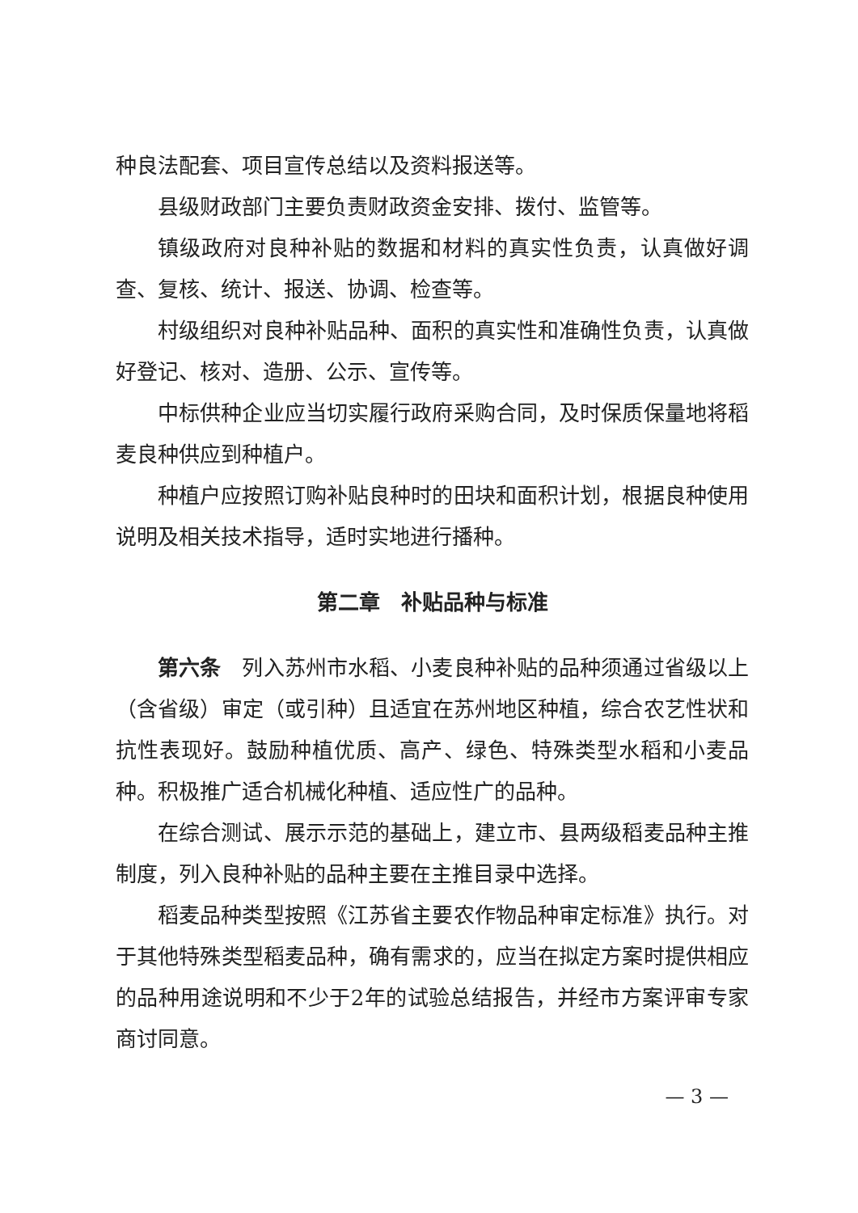种良法配套、项目宣传总结以及资料报送等。
县级财政部门主要负责财政资金安排、拨付、监管等。
镇级政府对良种补贴的数据和材料的真实性负责，认真做好调查、复核、统计、报送、协调、检查等。
村级组织对良种补贴品种、面积的真实性和准确性负责，认真做好登记、核对、造册、公示、宣传等。
中标供种企业应当切实履行政府采购合同，及时保质保量地将稻麦良种供应到种植户。
种植户应按照订购补贴良种时的田块和面积计划，根据良种使用说明及相关技术指导，适时实地进行播种。
第二章　补贴品种与标准
第六条　列入苏州市水稻、小麦良种补贴的品种须通过省级以上（含省级）审定（或引种）且适宜在苏州地区种植，综合农艺性状和抗性表现好。鼓励种植优质、高产、绿色、特殊类型水稻和小麦品种。积极推广适合机械化种植、适应性广的品种。
在综合测试、展示示范的基础上，建立市、县两级稻麦品种主推制度，列入良种补贴的品种主要在主推目录中选择。
稻麦品种类型按照《江苏省主要农作物品种审定标准》执行。对于其他特殊类型稻麦品种，确有需求的，应当在拟定方案时提供相应的品种用途说明和不少于2年的试验总结报告，并经市方案评审专家商讨同意。
— 3 —